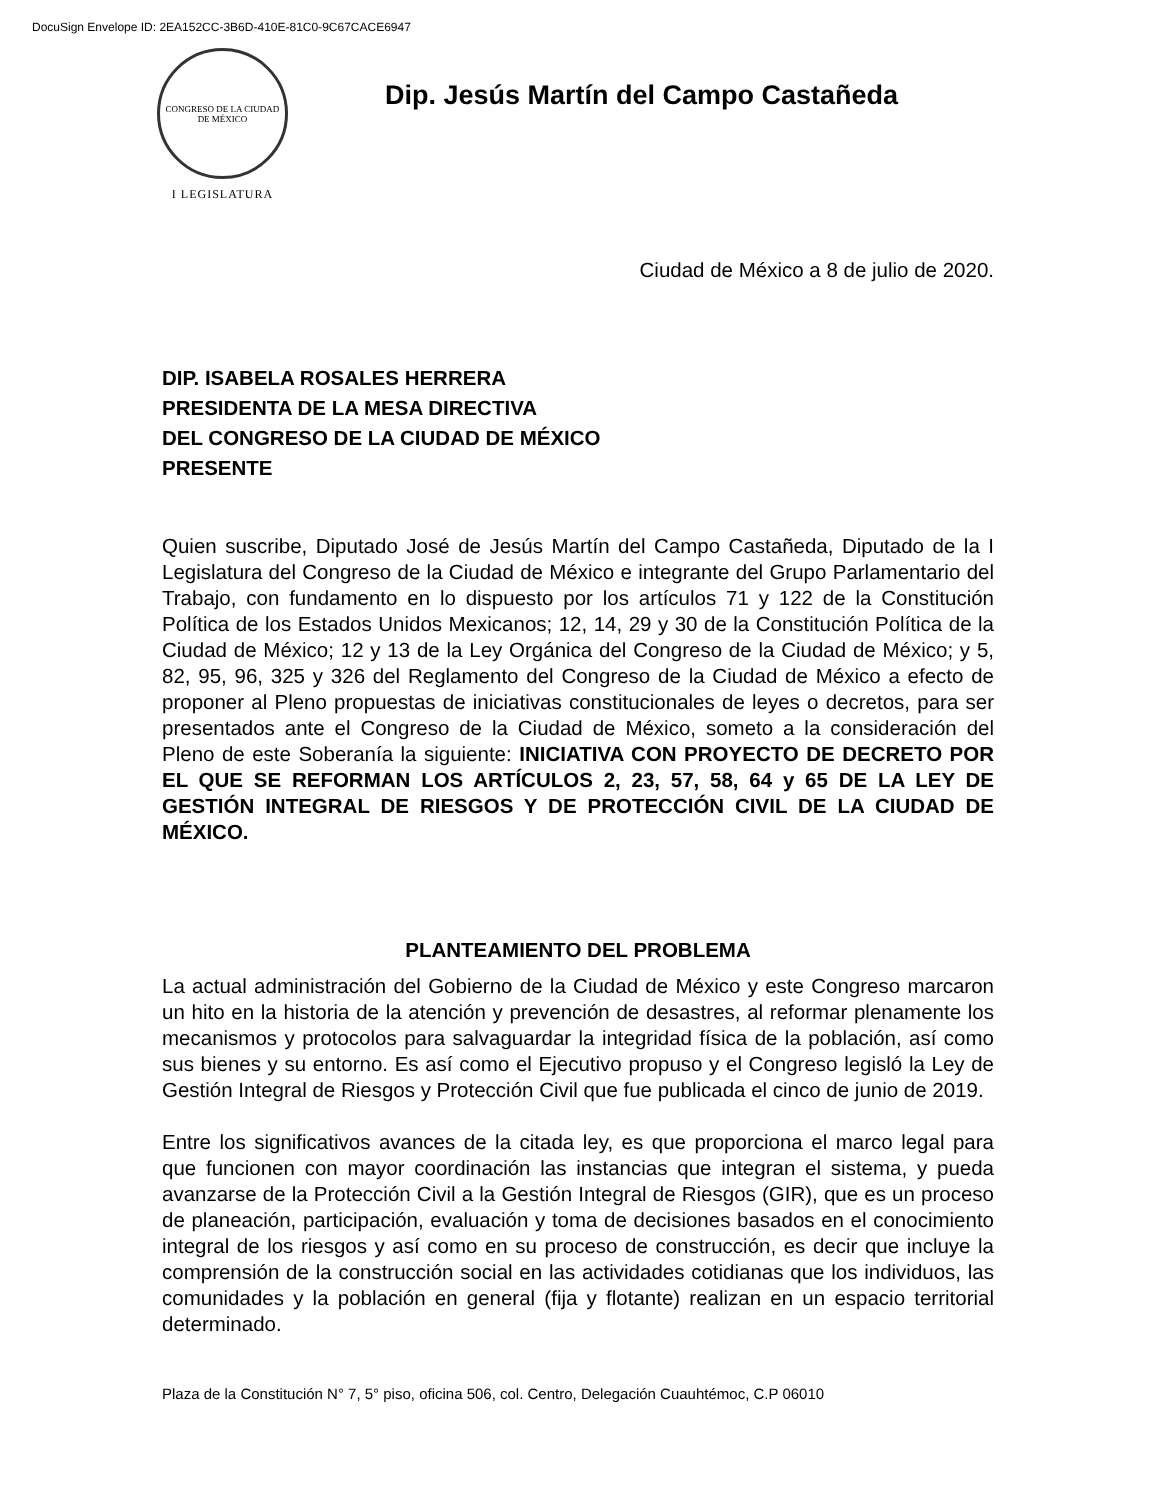DocuSign Envelope ID: 2EA152CC-3B6D-410E-81C0-9C67CACE6947
CONGRESO DE LA CIUDAD DE MÉXICO
I LEGISLATURA
Dip. Jesús Martín del Campo Castañeda
Ciudad de México a 8 de julio de 2020.
DIP. ISABELA ROSALES HERRERA
PRESIDENTA DE LA MESA DIRECTIVA
DEL CONGRESO DE LA CIUDAD DE MÉXICO
PRESENTE
Quien suscribe, Diputado José de Jesús Martín del Campo Castañeda, Diputado de la I Legislatura del Congreso de la Ciudad de México e integrante del Grupo Parlamentario del Trabajo, con fundamento en lo dispuesto por los artículos 71 y 122 de la Constitución Política de los Estados Unidos Mexicanos; 12, 14, 29 y 30 de la Constitución Política de la Ciudad de México; 12 y 13 de la Ley Orgánica del Congreso de la Ciudad de México; y 5, 82, 95, 96, 325 y 326 del Reglamento del Congreso de la Ciudad de México a efecto de proponer al Pleno propuestas de iniciativas constitucionales de leyes o decretos, para ser presentados ante el Congreso de la Ciudad de México, someto a la consideración del Pleno de este Soberanía la siguiente: INICIATIVA CON PROYECTO DE DECRETO POR EL QUE SE REFORMAN LOS ARTÍCULOS 2, 23, 57, 58, 64 y 65 DE LA LEY DE GESTIÓN INTEGRAL DE RIESGOS Y DE PROTECCIÓN CIVIL DE LA CIUDAD DE MÉXICO.
PLANTEAMIENTO DEL PROBLEMA
La actual administración del Gobierno de la Ciudad de México y este Congreso marcaron un hito en la historia de la atención y prevención de desastres, al reformar plenamente los mecanismos y protocolos para salvaguardar la integridad física de la población, así como sus bienes y su entorno. Es así como el Ejecutivo propuso y el Congreso legisló la Ley de Gestión Integral de Riesgos y Protección Civil que fue publicada el cinco de junio de 2019.
Entre los significativos avances de la citada ley, es que proporciona el marco legal para que funcionen con mayor coordinación las instancias que integran el sistema, y pueda avanzarse de la Protección Civil a la Gestión Integral de Riesgos (GIR), que es un proceso de planeación, participación, evaluación y toma de decisiones basados en el conocimiento integral de los riesgos y así como en su proceso de construcción, es decir que incluye la comprensión de la construcción social en las actividades cotidianas que los individuos, las comunidades y la población en general (fija y flotante) realizan en un espacio territorial determinado.
Plaza de la Constitución N° 7, 5° piso, oficina 506, col. Centro, Delegación Cuauhtémoc, C.P 06010